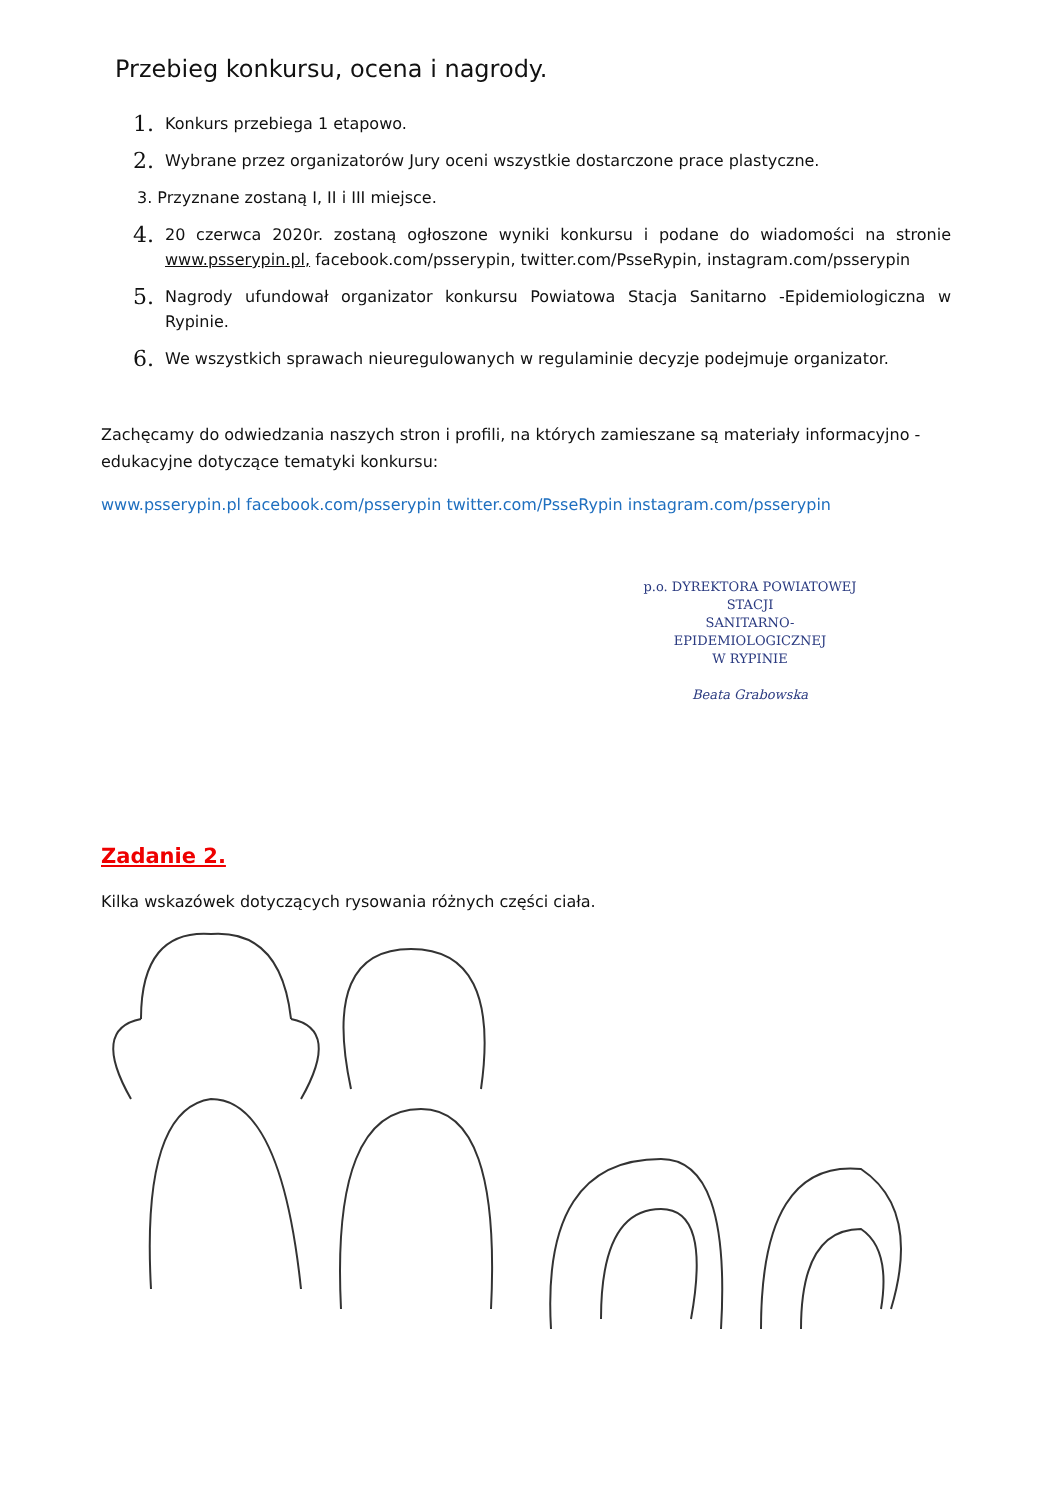Przebieg konkursu, ocena i nagrody.
1. Konkurs przebiega 1 etapowo.
2. Wybrane przez organizatorów Jury oceni wszystkie dostarczone prace plastyczne.
3. Przyznane zostaną I, II i III miejsce.
4. 20 czerwca 2020r. zostaną ogłoszone wyniki konkursu i podane do wiadomości na stronie www.psserypin.pl, facebook.com/psserypin, twitter.com/PsseRypin, instagram.com/psserypin
5. Nagrody ufundował organizator konkursu Powiatowa Stacja Sanitarno -Epidemiologiczna w Rypinie.
6. We wszystkich sprawach nieuregulowanych w regulaminie decyzje podejmuje organizator.
Zachęcamy do odwiedzania naszych stron i profili, na których zamieszane są materiały informacyjno - edukacyjne dotyczące tematyki konkursu:
www.psserypin.pl facebook.com/psserypin twitter.com/PsseRypin instagram.com/psserypin
p.o. DYREKTORA POWIATOWEJ STACJI
SANITARNO-EPIDEMIOLOGICZNEJ
W RYPINIE
Beata Grabowska
Zadanie 2.
Kilka wskazówek dotyczących rysowania różnych części ciała.